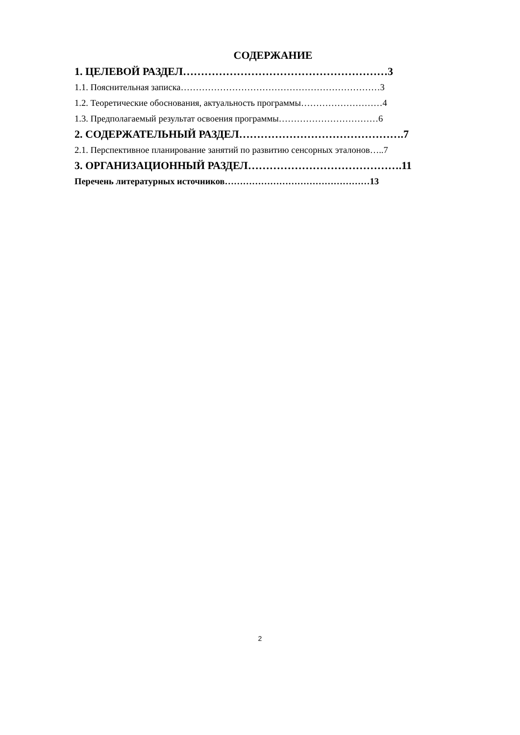СОДЕРЖАНИЕ
1. ЦЕЛЕВОЙ РАЗДЕЛ…………………………………………………3
1.1. Пояснительная записка…………………………………………………………3
1.2. Теоретические обоснования, актуальность программы………………………4
1.3. Предполагаемый результат освоения программы……………………………6
2. СОДЕРЖАТЕЛЬНЫЙ РАЗДЕЛ……………………………………….7
2.1. Перспективное планирование занятий по развитию сенсорных эталонов…..7
3. ОРГАНИЗАЦИОННЫЙ РАЗДЕЛ…………………………………….11
Перечень литературных источников…………………………………………13
2